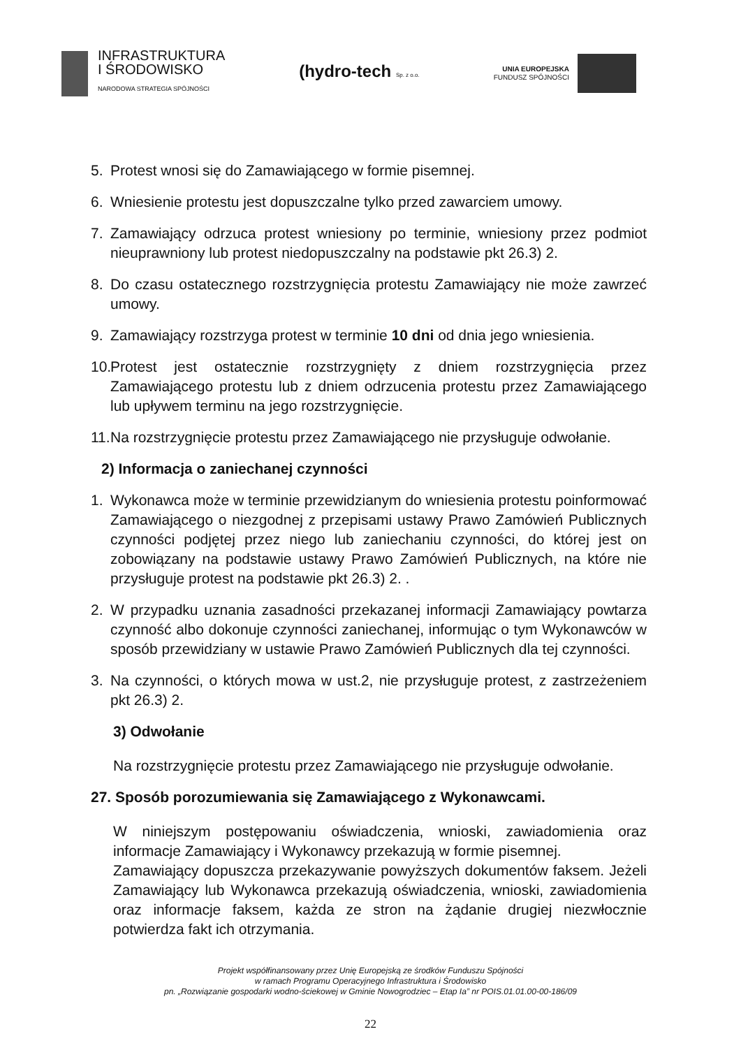INFRASTRUKTURA
I ŚRODOWISKO
NARODOWA STRATEGIA SPÓJNOŚCI
(hydro-tech Sp. z o.o.
UNIA EUROPEJSKA
FUNDUSZ SPÓJNOŚCI
5. Protest wnosi się do Zamawiającego w formie pisemnej.
6. Wniesienie protestu jest dopuszczalne tylko przed zawarciem umowy.
7. Zamawiający odrzuca protest wniesiony po terminie, wniesiony przez podmiot nieuprawniony lub protest niedopuszczalny na podstawie pkt 26.3) 2.
8. Do czasu ostatecznego rozstrzygnięcia protestu Zamawiający nie może zawrzeć umowy.
9. Zamawiający rozstrzyga protest w terminie 10 dni od dnia jego wniesienia.
10. Protest jest ostatecznie rozstrzygnięty z dniem rozstrzygnięcia przez Zamawiającego protestu lub z dniem odrzucenia protestu przez Zamawiającego lub upływem terminu na jego rozstrzygnięcie.
11. Na rozstrzygnięcie protestu przez Zamawiającego nie przysługuje odwołanie.
2) Informacja o zaniechanej czynności
1. Wykonawca może w terminie przewidzianym do wniesienia protestu poinformować Zamawiającego o niezgodnej z przepisami ustawy Prawo Zamówień Publicznych czynności podjętej przez niego lub zaniechaniu czynności, do której jest on zobowiązany na podstawie ustawy Prawo Zamówień Publicznych, na które nie przysługuje protest na podstawie pkt 26.3) 2. .
2. W przypadku uznania zasadności przekazanej informacji Zamawiający powtarza czynność albo dokonuje czynności zaniechanej, informując o tym Wykonawców w sposób przewidziany w ustawie Prawo Zamówień Publicznych dla tej czynności.
3. Na czynności, o których mowa w ust.2, nie przysługuje protest, z zastrzeżeniem pkt 26.3) 2.
3) Odwołanie
Na rozstrzygnięcie protestu przez Zamawiającego nie przysługuje odwołanie.
27. Sposób porozumiewania się Zamawiającego z Wykonawcami.
W niniejszym postępowaniu oświadczenia, wnioski, zawiadomienia oraz informacje Zamawiający i Wykonawcy przekazują w formie pisemnej.
Zamawiający dopuszcza przekazywanie powyższych dokumentów faksem. Jeżeli Zamawiający lub Wykonawca przekazują oświadczenia, wnioski, zawiadomienia oraz informacje faksem, każda ze stron na żądanie drugiej niezwłocznie potwierdza fakt ich otrzymania.
Projekt współfinansowany przez Unię Europejską ze środków Funduszu Spójności
w ramach Programu Operacyjnego Infrastruktura i Środowisko
pn. „Rozwiązanie gospodarki wodno-ściekowej w Gminie Nowogrodziec – Etap Ia” nr POIS.01.01.00-00-186/09
22